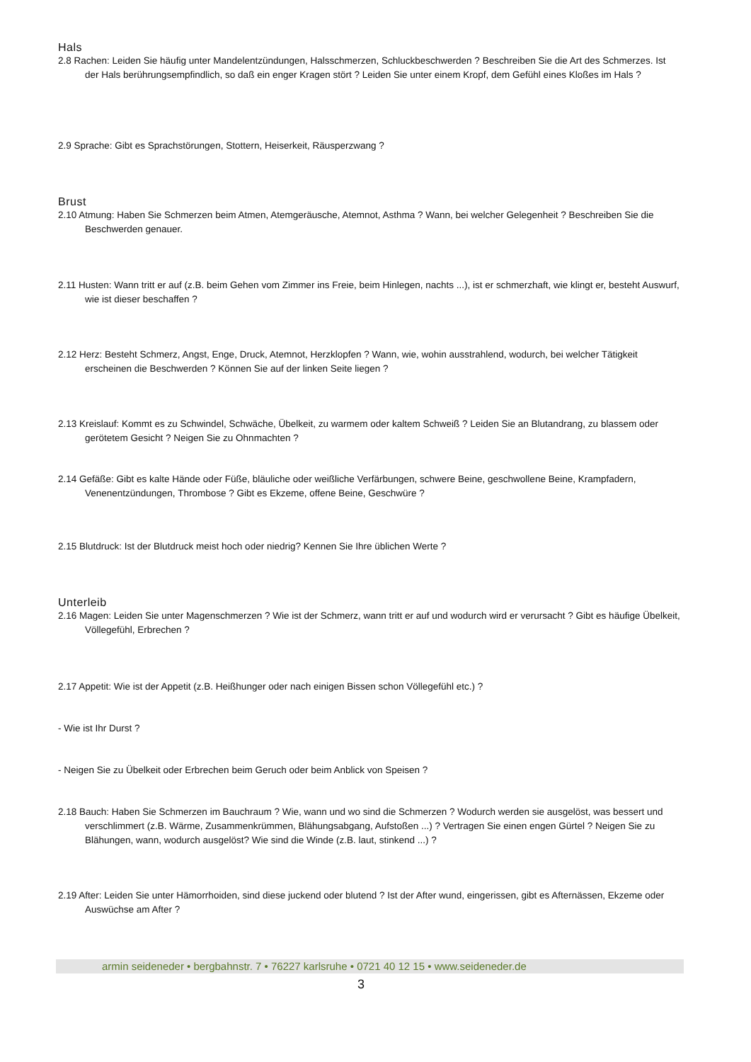Hals
2.8 Rachen: Leiden Sie häufig unter Mandelentzündungen, Halsschmerzen, Schluckbeschwerden ? Beschreiben Sie die Art des Schmerzes. Ist der Hals berührungsempfindlich, so daß ein enger Kragen stört ? Leiden Sie unter einem Kropf, dem Gefühl eines Kloßes im Hals ?
2.9 Sprache: Gibt es Sprachstörungen, Stottern, Heiserkeit, Räusperzwang ?
Brust
2.10 Atmung: Haben Sie Schmerzen beim Atmen, Atemgeräusche, Atemnot, Asthma ? Wann, bei welcher Gelegenheit ? Beschreiben Sie die Beschwerden genauer.
2.11 Husten: Wann tritt er auf (z.B. beim Gehen vom Zimmer ins Freie, beim Hinlegen, nachts ...), ist er schmerzhaft, wie klingt er, besteht Auswurf, wie ist dieser beschaffen ?
2.12 Herz: Besteht Schmerz, Angst, Enge, Druck, Atemnot, Herzklopfen ? Wann, wie, wohin ausstrahlend, wodurch, bei welcher Tätigkeit erscheinen die Beschwerden ? Können Sie auf der linken Seite liegen ?
2.13 Kreislauf: Kommt es zu Schwindel, Schwäche, Übelkeit, zu warmem oder kaltem Schweiß ? Leiden Sie an Blutandrang, zu blassem oder gerötetem Gesicht ? Neigen Sie zu Ohnmachten ?
2.14 Gefäße: Gibt es kalte Hände oder Füße, bläuliche oder weißliche Verfärbungen, schwere Beine, geschwollene Beine, Krampfadern, Venenentzündungen, Thrombose ? Gibt es Ekzeme, offene Beine, Geschwüre ?
2.15 Blutdruck: Ist der Blutdruck meist hoch oder niedrig? Kennen Sie Ihre üblichen Werte ?
Unterleib
2.16 Magen: Leiden Sie unter Magenschmerzen ? Wie ist der Schmerz, wann tritt er auf und wodurch wird er verursacht ? Gibt es häufige Übelkeit, Völlegefühl, Erbrechen ?
2.17 Appetit: Wie ist der Appetit (z.B. Heißhunger oder nach einigen Bissen schon Völlegefühl etc.) ?
- Wie ist Ihr Durst ?
- Neigen Sie zu Übelkeit oder Erbrechen beim Geruch oder beim Anblick von Speisen ?
2.18 Bauch: Haben Sie Schmerzen im Bauchraum ? Wie, wann und wo sind die Schmerzen ? Wodurch werden sie ausgelöst, was bessert und verschlimmert (z.B. Wärme, Zusammenkrümmen, Blähungsabgang, Aufstoßen ...) ? Vertragen Sie einen engen Gürtel ? Neigen Sie zu Blähungen, wann, wodurch ausgelöst? Wie sind die Winde (z.B. laut, stinkend ...) ?
2.19 After: Leiden Sie unter Hämorrhoiden, sind diese juckend oder blutend ? Ist der After wund, eingerissen, gibt es Afternässen, Ekzeme oder Auswüchse am After ?
armin seideneder • bergbahnstr. 7 • 76227 karlsruhe • 0721 40 12 15 • www.seideneder.de
3